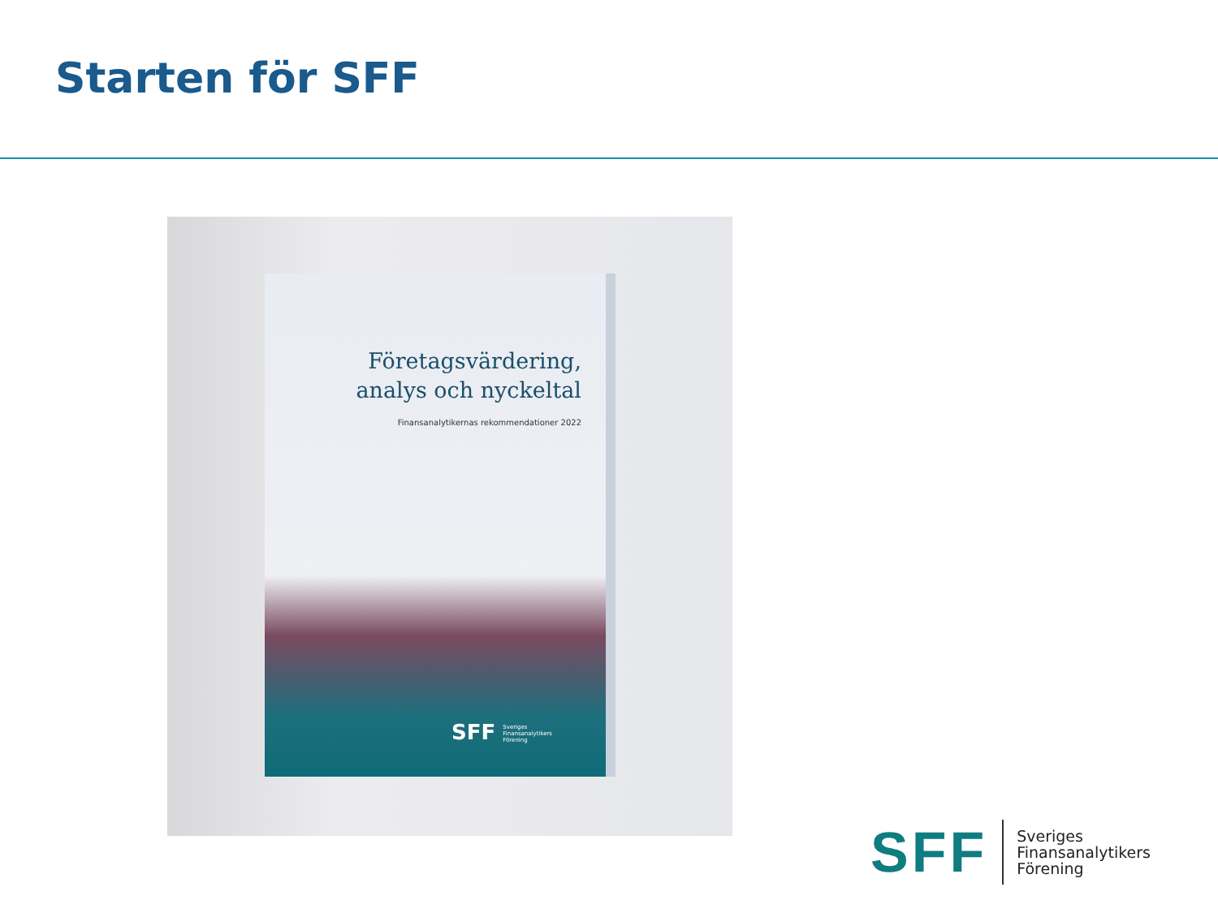Starten för SFF
Företagsvärdering, analys och nyckeltal
Finansanalytikernas rekommendationer 2022
SFF Sveriges
Finansanalytikers
Förening
SFF
Sveriges
Finansanalytikers
Förening